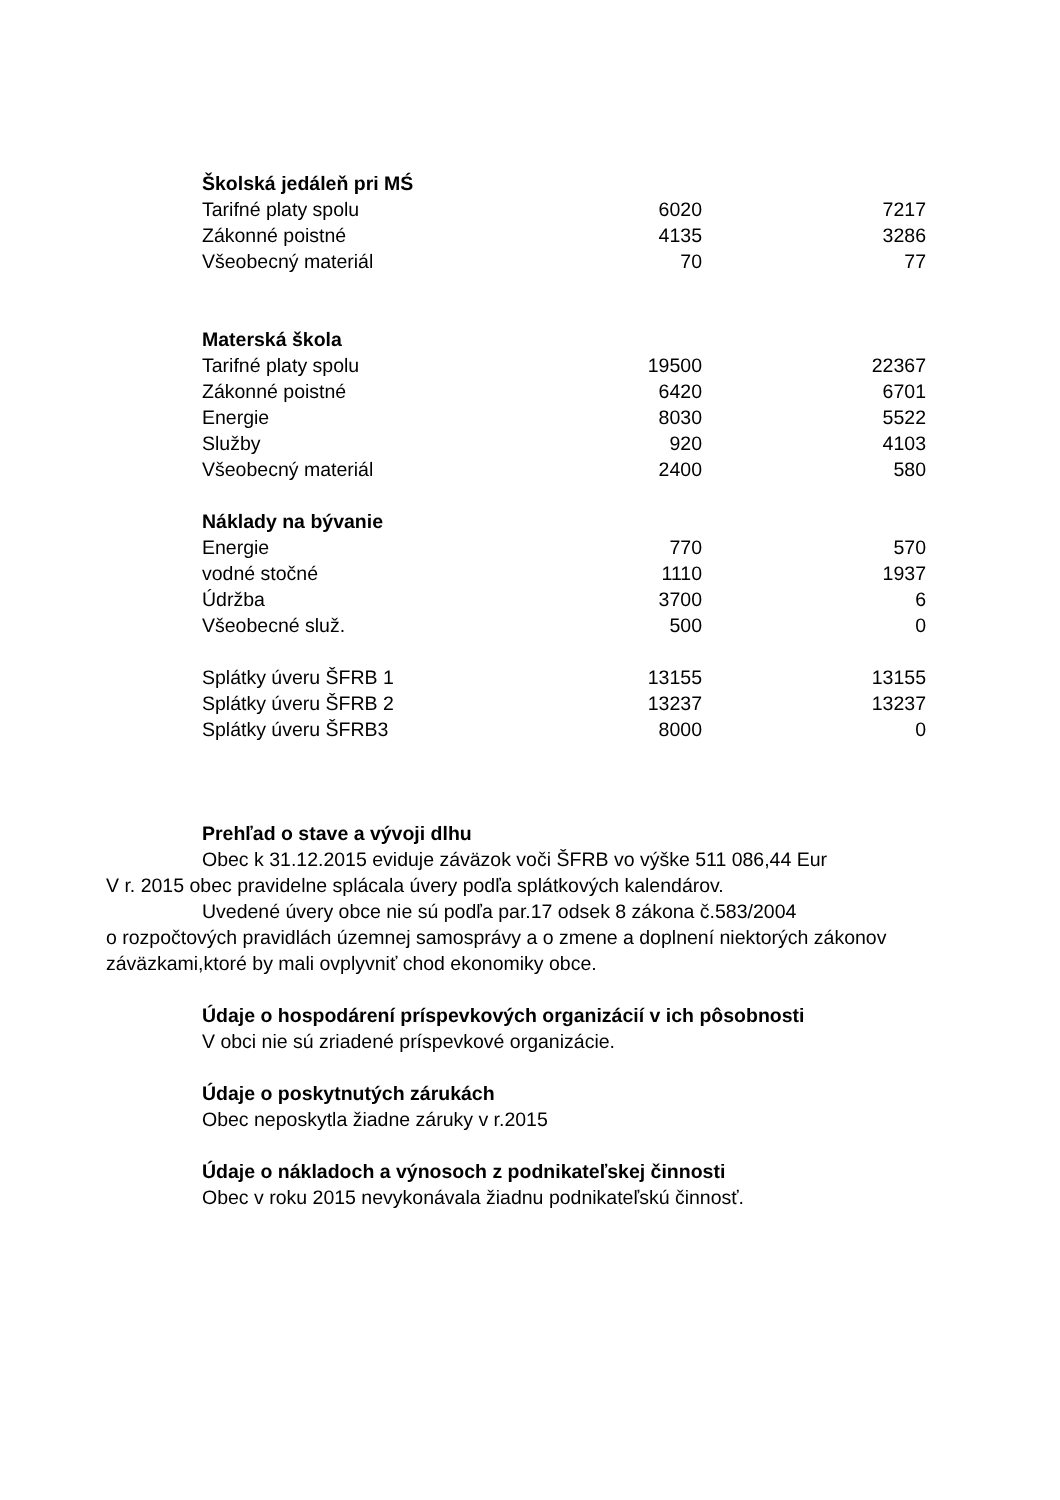| Školská jedáleň pri MŚ | | |
| Tarifné platy spolu | 6020 | 7217 |
| Zákonné poistné | 4135 | 3286 |
| Všeobecný materiál | 70 | 77 |
| Materská škola | | |
| Tarifné platy spolu | 19500 | 22367 |
| Zákonné poistné | 6420 | 6701 |
| Energie | 8030 | 5522 |
| Služby | 920 | 4103 |
| Všeobecný materiál | 2400 | 580 |
| Náklady na bývanie | | |
| Energie | 770 | 570 |
| vodné stočné | 1110 | 1937 |
| Údržba | 3700 | 6 |
| Všeobecné služ. | 500 | 0 |
| Splátky úveru ŠFRB 1 | 13155 | 13155 |
| Splátky úveru ŠFRB 2 | 13237 | 13237 |
| Splátky úveru ŠFRB3 | 8000 | 0 |
Prehľad o stave a vývoji dlhu
Obec k 31.12.2015 eviduje záväzok voči ŠFRB vo výške 511 086,44 Eur
V r. 2015 obec pravidelne splácala úvery podľa splátkových kalendárov.
Uvedené úvery obce nie sú podľa par.17 odsek 8 zákona č.583/2004
o rozpočtových pravidlách územnej samosprávy a o zmene a doplnení niektorých zákonov záväzkami,ktoré by mali ovplyvniť chod ekonomiky obce.
Údaje o hospodárení príspevkových organizácií v ich pôsobnosti
V obci nie sú zriadené príspevkové organizácie.
Údaje o poskytnutých zárukách
Obec neposkytla žiadne záruky v r.2015
Údaje o nákladoch a výnosoch z podnikateľskej činnosti
Obec v roku 2015 nevykonávala žiadnu podnikateľskú činnosť.